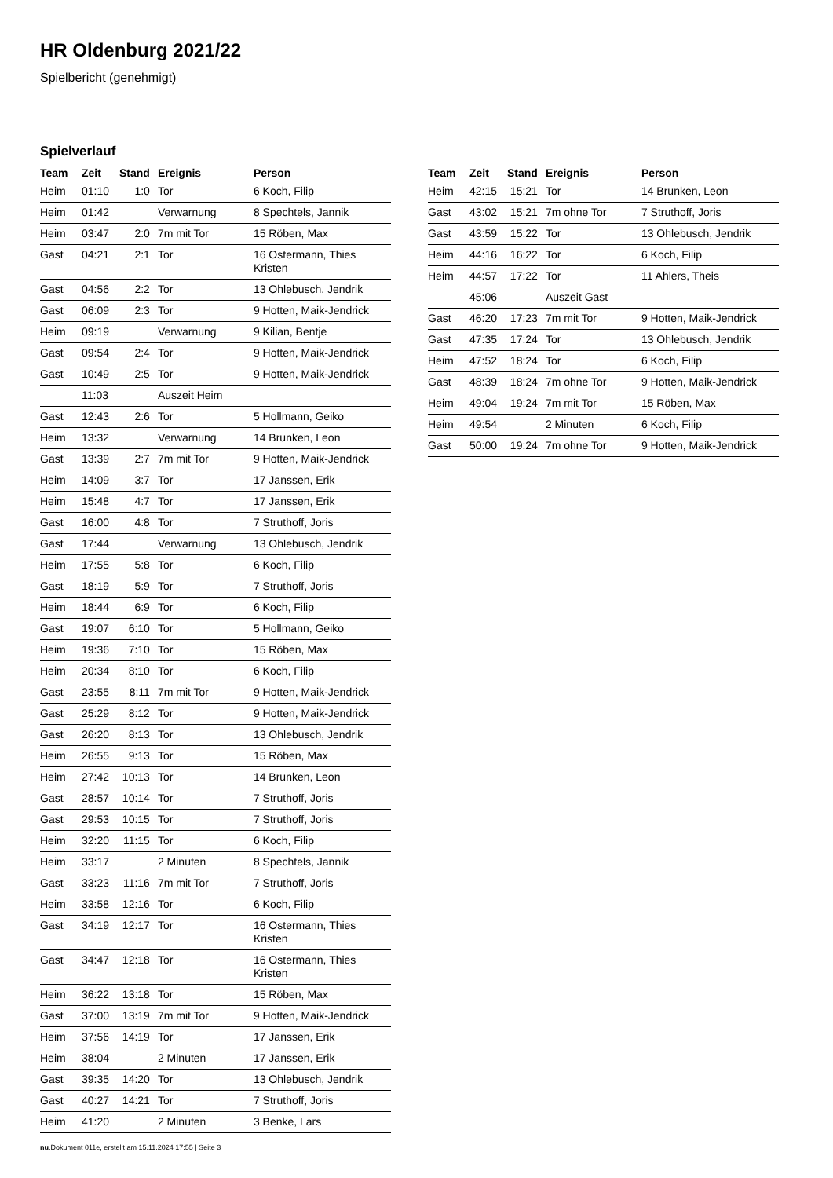HR Oldenburg 2021/22
Spielbericht (genehmigt)
Spielverlauf
| Team | Zeit | Stand | Ereignis | Person |
| --- | --- | --- | --- | --- |
| Heim | 01:10 | 1:0 | Tor | 6 Koch, Filip |
| Heim | 01:42 | | Verwarnung | 8 Spechtels, Jannik |
| Heim | 03:47 | 2:0 | 7m mit Tor | 15 Röben, Max |
| Gast | 04:21 | 2:1 | Tor | 16 Ostermann, Thies Kristen |
| Gast | 04:56 | 2:2 | Tor | 13 Ohlebusch, Jendrik |
| Gast | 06:09 | 2:3 | Tor | 9 Hotten, Maik-Jendrick |
| Heim | 09:19 | | Verwarnung | 9 Kilian, Bentje |
| Gast | 09:54 | 2:4 | Tor | 9 Hotten, Maik-Jendrick |
| Gast | 10:49 | 2:5 | Tor | 9 Hotten, Maik-Jendrick |
| | 11:03 | | Auszeit Heim | |
| Gast | 12:43 | 2:6 | Tor | 5 Hollmann, Geiko |
| Heim | 13:32 | | Verwarnung | 14 Brunken, Leon |
| Gast | 13:39 | 2:7 | 7m mit Tor | 9 Hotten, Maik-Jendrick |
| Heim | 14:09 | 3:7 | Tor | 17 Janssen, Erik |
| Heim | 15:48 | 4:7 | Tor | 17 Janssen, Erik |
| Gast | 16:00 | 4:8 | Tor | 7 Struthoff, Joris |
| Gast | 17:44 | | Verwarnung | 13 Ohlebusch, Jendrik |
| Heim | 17:55 | 5:8 | Tor | 6 Koch, Filip |
| Gast | 18:19 | 5:9 | Tor | 7 Struthoff, Joris |
| Heim | 18:44 | 6:9 | Tor | 6 Koch, Filip |
| Gast | 19:07 | 6:10 | Tor | 5 Hollmann, Geiko |
| Heim | 19:36 | 7:10 | Tor | 15 Röben, Max |
| Heim | 20:34 | 8:10 | Tor | 6 Koch, Filip |
| Gast | 23:55 | 8:11 | 7m mit Tor | 9 Hotten, Maik-Jendrick |
| Gast | 25:29 | 8:12 | Tor | 9 Hotten, Maik-Jendrick |
| Gast | 26:20 | 8:13 | Tor | 13 Ohlebusch, Jendrik |
| Heim | 26:55 | 9:13 | Tor | 15 Röben, Max |
| Heim | 27:42 | 10:13 | Tor | 14 Brunken, Leon |
| Gast | 28:57 | 10:14 | Tor | 7 Struthoff, Joris |
| Gast | 29:53 | 10:15 | Tor | 7 Struthoff, Joris |
| Heim | 32:20 | 11:15 | Tor | 6 Koch, Filip |
| Heim | 33:17 | | 2 Minuten | 8 Spechtels, Jannik |
| Gast | 33:23 | 11:16 | 7m mit Tor | 7 Struthoff, Joris |
| Heim | 33:58 | 12:16 | Tor | 6 Koch, Filip |
| Gast | 34:19 | 12:17 | Tor | 16 Ostermann, Thies Kristen |
| Gast | 34:47 | 12:18 | Tor | 16 Ostermann, Thies Kristen |
| Heim | 36:22 | 13:18 | Tor | 15 Röben, Max |
| Gast | 37:00 | 13:19 | 7m mit Tor | 9 Hotten, Maik-Jendrick |
| Heim | 37:56 | 14:19 | Tor | 17 Janssen, Erik |
| Heim | 38:04 | | 2 Minuten | 17 Janssen, Erik |
| Gast | 39:35 | 14:20 | Tor | 13 Ohlebusch, Jendrik |
| Gast | 40:27 | 14:21 | Tor | 7 Struthoff, Joris |
| Heim | 41:20 | | 2 Minuten | 3 Benke, Lars |
| Team | Zeit | Stand | Ereignis | Person |
| --- | --- | --- | --- | --- |
| Heim | 42:15 | 15:21 | Tor | 14 Brunken, Leon |
| Gast | 43:02 | 15:21 | 7m ohne Tor | 7 Struthoff, Joris |
| Gast | 43:59 | 15:22 | Tor | 13 Ohlebusch, Jendrik |
| Heim | 44:16 | 16:22 | Tor | 6 Koch, Filip |
| Heim | 44:57 | 17:22 | Tor | 11 Ahlers, Theis |
| | 45:06 | | Auszeit Gast | |
| Gast | 46:20 | 17:23 | 7m mit Tor | 9 Hotten, Maik-Jendrick |
| Gast | 47:35 | 17:24 | Tor | 13 Ohlebusch, Jendrik |
| Heim | 47:52 | 18:24 | Tor | 6 Koch, Filip |
| Gast | 48:39 | 18:24 | 7m ohne Tor | 9 Hotten, Maik-Jendrick |
| Heim | 49:04 | 19:24 | 7m mit Tor | 15 Röben, Max |
| Heim | 49:54 | | 2 Minuten | 6 Koch, Filip |
| Gast | 50:00 | 19:24 | 7m ohne Tor | 9 Hotten, Maik-Jendrick |
nu.Dokument 011e, erstellt am 15.11.2024 17:55 | Seite 3